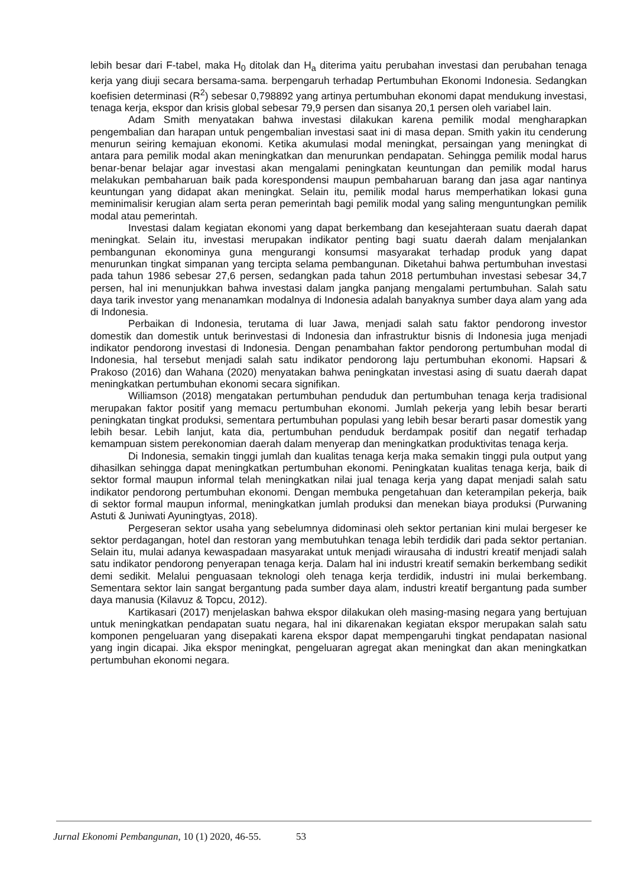lebih besar dari F-tabel, maka H<sub>0</sub> ditolak dan H<sub>a</sub> diterima yaitu perubahan investasi dan perubahan tenaga kerja yang diuji secara bersama-sama. berpengaruh terhadap Pertumbuhan Ekonomi Indonesia. Sedangkan koefisien determinasi (R<sup>2</sup>) sebesar 0,798892 yang artinya pertumbuhan ekonomi dapat mendukung investasi, tenaga kerja, ekspor dan krisis global sebesar 79,9 persen dan sisanya 20,1 persen oleh variabel lain.
Adam Smith menyatakan bahwa investasi dilakukan karena pemilik modal mengharapkan pengembalian dan harapan untuk pengembalian investasi saat ini di masa depan. Smith yakin itu cenderung menurun seiring kemajuan ekonomi. Ketika akumulasi modal meningkat, persaingan yang meningkat di antara para pemilik modal akan meningkatkan dan menurunkan pendapatan. Sehingga pemilik modal harus benar-benar belajar agar investasi akan mengalami peningkatan keuntungan dan pemilik modal harus melakukan pembaharuan baik pada korespondensi maupun pembaharuan barang dan jasa agar nantinya keuntungan yang didapat akan meningkat. Selain itu, pemilik modal harus memperhatikan lokasi guna meminimalisir kerugian alam serta peran pemerintah bagi pemilik modal yang saling menguntungkan pemilik modal atau pemerintah.
Investasi dalam kegiatan ekonomi yang dapat berkembang dan kesejahteraan suatu daerah dapat meningkat. Selain itu, investasi merupakan indikator penting bagi suatu daerah dalam menjalankan pembangunan ekonominya guna mengurangi konsumsi masyarakat terhadap produk yang dapat menurunkan tingkat simpanan yang tercipta selama pembangunan. Diketahui bahwa pertumbuhan investasi pada tahun 1986 sebesar 27,6 persen, sedangkan pada tahun 2018 pertumbuhan investasi sebesar 34,7 persen, hal ini menunjukkan bahwa investasi dalam jangka panjang mengalami pertumbuhan. Salah satu daya tarik investor yang menanamkan modalnya di Indonesia adalah banyaknya sumber daya alam yang ada di Indonesia.
Perbaikan di Indonesia, terutama di luar Jawa, menjadi salah satu faktor pendorong investor domestik dan domestik untuk berinvestasi di Indonesia dan infrastruktur bisnis di Indonesia juga menjadi indikator pendorong investasi di Indonesia. Dengan penambahan faktor pendorong pertumbuhan modal di Indonesia, hal tersebut menjadi salah satu indikator pendorong laju pertumbuhan ekonomi. Hapsari & Prakoso (2016) dan Wahana (2020) menyatakan bahwa peningkatan investasi asing di suatu daerah dapat meningkatkan pertumbuhan ekonomi secara signifikan.
Williamson (2018) mengatakan pertumbuhan penduduk dan pertumbuhan tenaga kerja tradisional merupakan faktor positif yang memacu pertumbuhan ekonomi. Jumlah pekerja yang lebih besar berarti peningkatan tingkat produksi, sementara pertumbuhan populasi yang lebih besar berarti pasar domestik yang lebih besar. Lebih lanjut, kata dia, pertumbuhan penduduk berdampak positif dan negatif terhadap kemampuan sistem perekonomian daerah dalam menyerap dan meningkatkan produktivitas tenaga kerja.
Di Indonesia, semakin tinggi jumlah dan kualitas tenaga kerja maka semakin tinggi pula output yang dihasilkan sehingga dapat meningkatkan pertumbuhan ekonomi. Peningkatan kualitas tenaga kerja, baik di sektor formal maupun informal telah meningkatkan nilai jual tenaga kerja yang dapat menjadi salah satu indikator pendorong pertumbuhan ekonomi. Dengan membuka pengetahuan dan keterampilan pekerja, baik di sektor formal maupun informal, meningkatkan jumlah produksi dan menekan biaya produksi (Purwaning Astuti & Juniwati Ayuningtyas, 2018).
Pergeseran sektor usaha yang sebelumnya didominasi oleh sektor pertanian kini mulai bergeser ke sektor perdagangan, hotel dan restoran yang membutuhkan tenaga lebih terdidik dari pada sektor pertanian. Selain itu, mulai adanya kewaspadaan masyarakat untuk menjadi wirausaha di industri kreatif menjadi salah satu indikator pendorong penyerapan tenaga kerja. Dalam hal ini industri kreatif semakin berkembang sedikit demi sedikit. Melalui penguasaan teknologi oleh tenaga kerja terdidik, industri ini mulai berkembang. Sementara sektor lain sangat bergantung pada sumber daya alam, industri kreatif bergantung pada sumber daya manusia (Kilavuz & Topcu, 2012).
Kartikasari (2017) menjelaskan bahwa ekspor dilakukan oleh masing-masing negara yang bertujuan untuk meningkatkan pendapatan suatu negara, hal ini dikarenakan kegiatan ekspor merupakan salah satu komponen pengeluaran yang disepakati karena ekspor dapat mempengaruhi tingkat pendapatan nasional yang ingin dicapai. Jika ekspor meningkat, pengeluaran agregat akan meningkat dan akan meningkatkan pertumbuhan ekonomi negara.
Jurnal Ekonomi Pembangunan, 10 (1) 2020, 46-55. 53